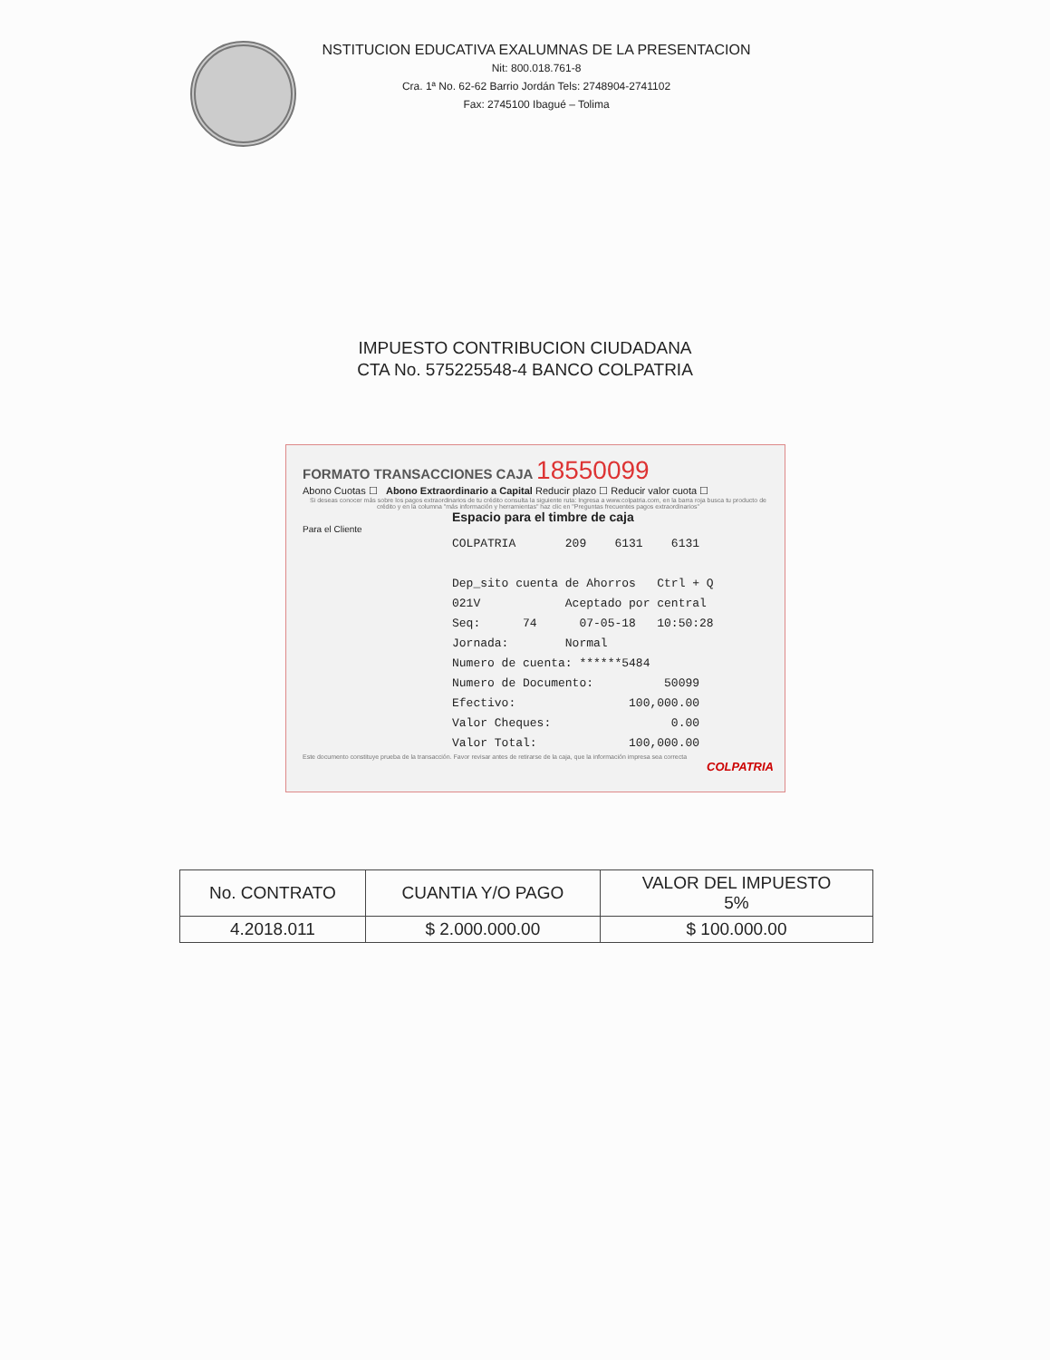NSTITUCION EDUCATIVA EXALUMNAS DE LA PRESENTACION
Nit: 800.018.761-8
Cra. 1ª No. 62-62 Barrio Jordán Tels: 2748904-2741102
Fax: 2745100 Ibagué – Tolima
IMPUESTO CONTRIBUCION CIUDADANA
CTA No. 575225548-4 BANCO COLPATRIA
FORMATO TRANSACCIONES CAJA 18550099
Abono Cuotas ☐ Abono Extraordinario a Capital Reducir plazo ☐ Reducir valor cuota ☐
Si deseas conocer más sobre los pagos extraordinarios de tu crédito consulta la siguiente ruta: Ingresa a www.colpatria.com, en la barra roja busca tu producto de crédito y en la columna "más información y herramientas" haz clic en "Preguntas frecuentes pagos extraordinarios"
Espacio para el timbre de caja
Para el Cliente
COLPATRIA 209 6131 6131 Dep_sito cuenta de Ahorros Ctrl + Q 021V Aceptado por central Seq: 74 07-05-18 10:50:28 Jornada: Normal Numero de cuenta: ******5484 Numero de Documento: 50099 Efectivo: 100,000.00 Valor Cheques: 0.00 Valor Total: 100,000.00
Este documento constituye prueba de la transacción. Favor revisar antes de retirarse de la caja, que la información impresa sea correcta
COLPATRIA
| No. CONTRATO | CUANTIA Y/O PAGO | VALOR DEL IMPUESTO 5% |
| --- | --- | --- |
| 4.2018.011 | $ 2.000.000.00 | $ 100.000.00 |